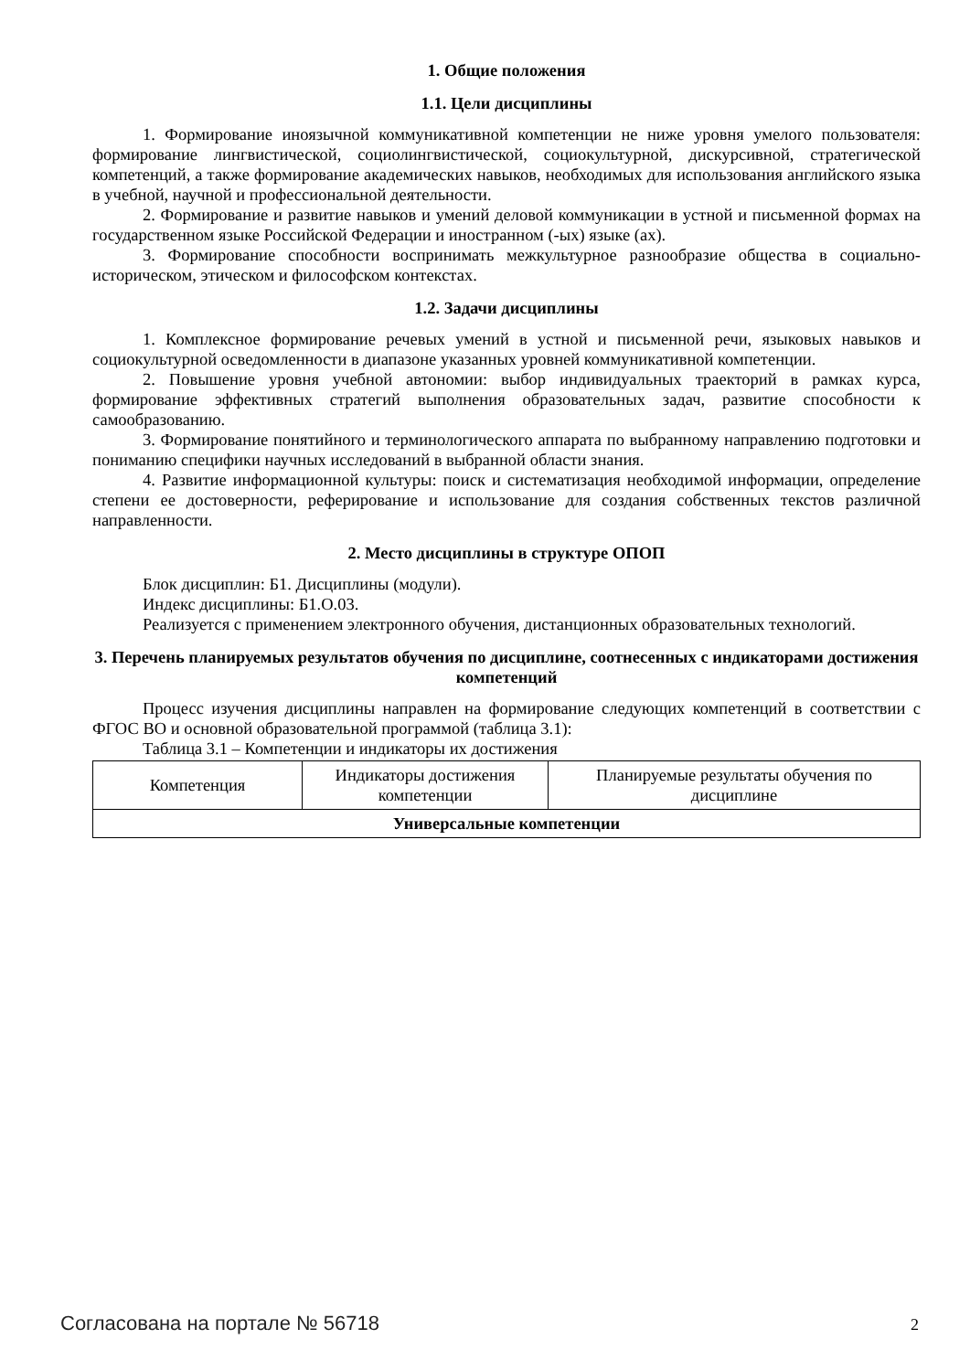1. Общие положения
1.1. Цели дисциплины
1. Формирование иноязычной коммуникативной компетенции не ниже уровня умелого пользователя: формирование лингвистической, социолингвистической, социокультурной, дискурсивной, стратегической компетенций, а также формирование академических навыков, необходимых для использования английского языка в учебной, научной и профессиональной деятельности.
2. Формирование и развитие навыков и умений деловой коммуникации в устной и письменной формах на государственном языке Российской Федерации и иностранном (-ых) языке (ах).
3. Формирование способности воспринимать межкультурное разнообразие общества в социально-историческом, этическом и философском контекстах.
1.2. Задачи дисциплины
1. Комплексное формирование речевых умений в устной и письменной речи, языковых навыков и социокультурной осведомленности в диапазоне указанных уровней коммуникативной компетенции.
2. Повышение уровня учебной автономии: выбор индивидуальных траекторий в рамках курса, формирование эффективных стратегий выполнения образовательных задач, развитие способности к самообразованию.
3. Формирование понятийного и терминологического аппарата по выбранному направлению подготовки и пониманию специфики научных исследований в выбранной области знания.
4. Развитие информационной культуры: поиск и систематизация необходимой информации, определение степени ее достоверности, реферирование и использование для создания собственных текстов различной направленности.
2. Место дисциплины в структуре ОПОП
Блок дисциплин: Б1. Дисциплины (модули).
Индекс дисциплины: Б1.О.03.
Реализуется с применением электронного обучения, дистанционных образовательных технологий.
3. Перечень планируемых результатов обучения по дисциплине, соотнесенных с индикаторами достижения компетенций
Процесс изучения дисциплины направлен на формирование следующих компетенций в соответствии с ФГОС ВО и основной образовательной программой (таблица 3.1):
Таблица 3.1 – Компетенции и индикаторы их достижения
| Компетенция | Индикаторы достижения компетенции | Планируемые результаты обучения по дисциплине |
| Универсальные компетенции | | |
Согласована на портале № 56718 2